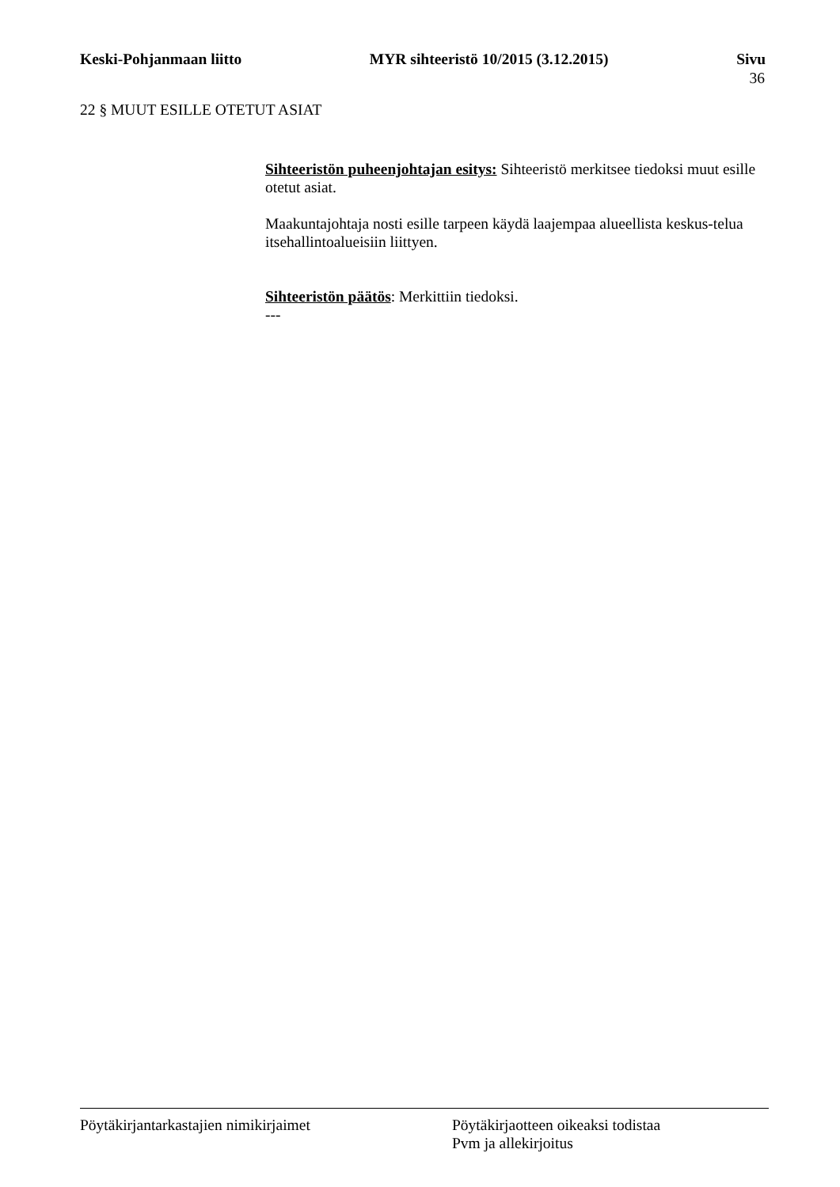Keski-Pohjanmaan liitto MYR sihteeristö 10/2015 (3.12.2015) Sivu
36
22 § MUUT ESILLE OTETUT ASIAT
Sihteeristön puheenjohtajan esitys: Sihteeristö merkitsee tiedoksi muut esille otetut asiat.
Maakuntajohtaja nosti esille tarpeen käydä laajempaa alueellista keskus-telua itsehallintoalueisiin liittyen.
Sihteeristön päätös: Merkittiin tiedoksi.
---
Pöytäkirjantarkastajien nimikirjaimet Pöytäkirjaotteen oikeaksi todistaa
Pvm ja allekirjoitus